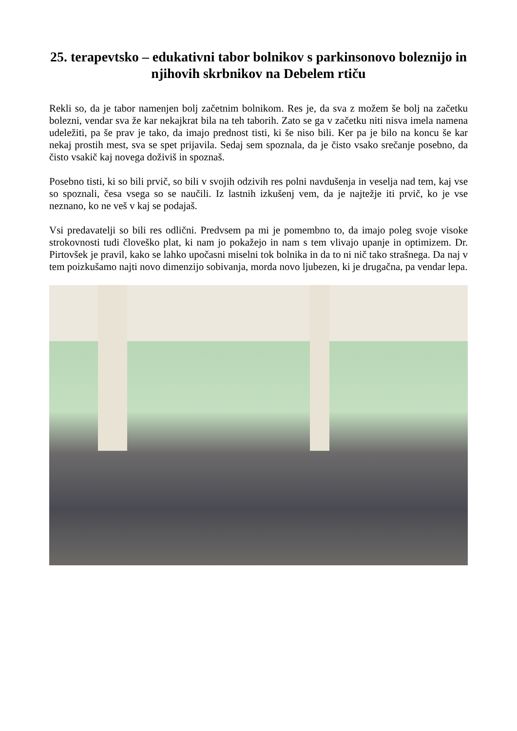25. terapevtsko – edukativni tabor bolnikov s parkinsonovo boleznijo in njihovih skrbnikov na Debelem rtiču
Rekli so, da je tabor namenjen bolj začetnim bolnikom. Res je, da sva z možem še bolj na začetku bolezni, vendar sva že kar nekajkrat bila na teh taborih. Zato se ga v začetku niti nisva imela namena udeležiti, pa še prav je tako, da imajo prednost tisti, ki še niso bili. Ker pa je bilo na koncu še kar nekaj prostih mest, sva se spet prijavila. Sedaj sem spoznala, da je čisto vsako srečanje posebno, da čisto vsakič kaj novega doživiš in spoznaš.
Posebno tisti, ki so bili prvič, so bili v svojih odzivih res polni navdušenja in veselja nad tem, kaj vse so spoznali, česa vsega so se naučili. Iz lastnih izkušenj vem, da je najtežje iti prvič, ko je vse neznano, ko ne veš v kaj se podajaš.
Vsi predavatelji so bili res odlični. Predvsem pa mi je pomembno to, da imajo poleg svoje visoke strokovnosti tudi človeško plat, ki nam jo pokažejo in nam s tem vlivajo upanje in optimizem. Dr. Pirtovšek je pravil, kako se lahko upočasni miselni tok bolnika in da to ni nič tako strašnega. Da naj v tem poizkušamo najti novo dimenzijo sobivanja, morda novo ljubezen, ki je drugačna, pa vendar lepa.